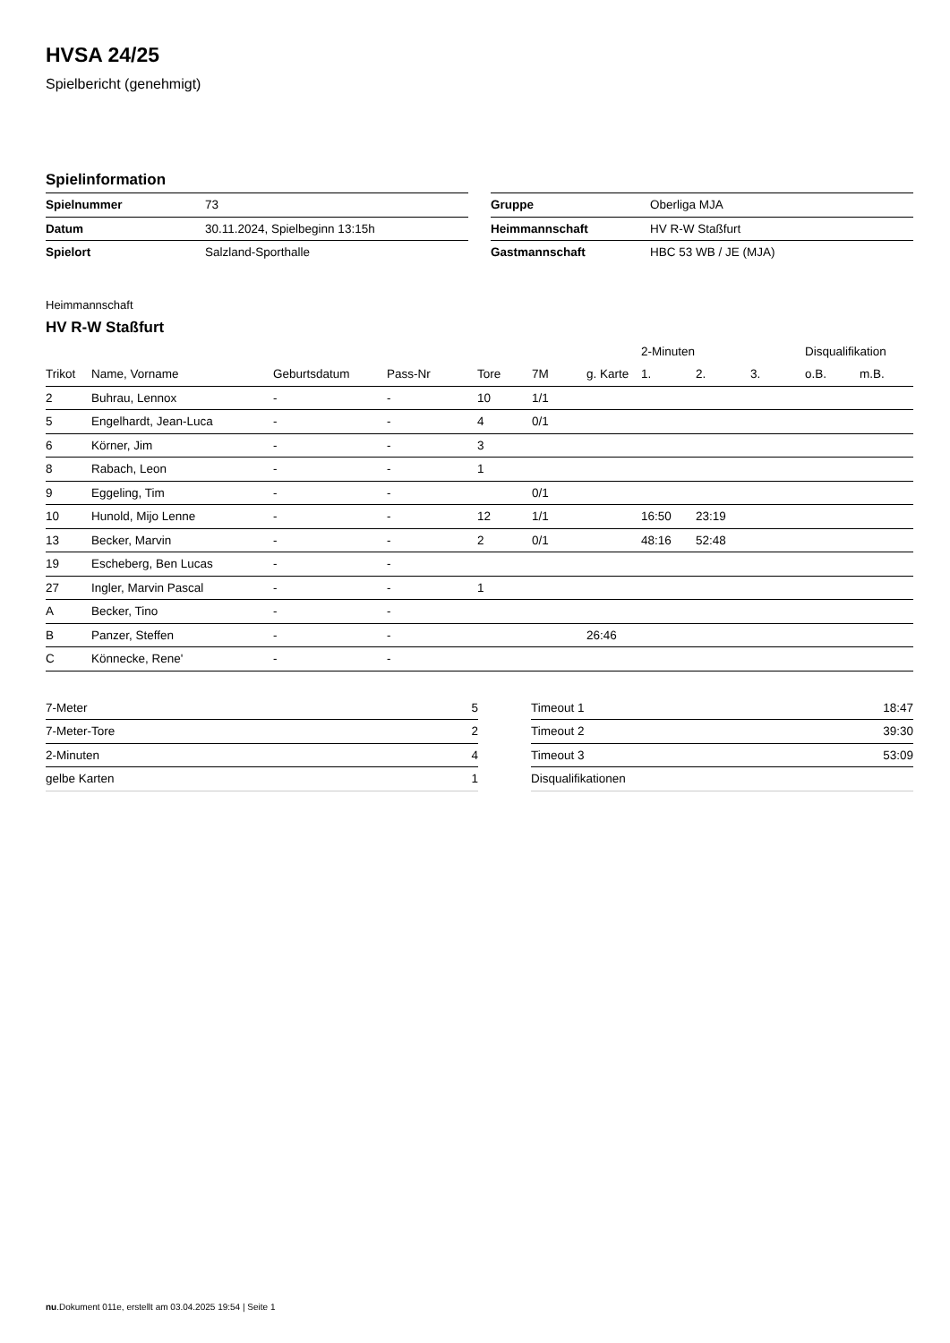HVSA 24/25
Spielbericht (genehmigt)
Spielinformation
| Spielnummer | 73 |
| Datum | 30.11.2024, Spielbeginn 13:15h |
| Spielort | Salzland-Sporthalle |
| Gruppe | Oberliga MJA |
| Heimmannschaft | HV R-W Staßfurt |
| Gastmannschaft | HBC 53 WB / JE (MJA) |
Heimmannschaft
HV R-W Staßfurt
| | | | | | | | 2-Minuten | | | Disqualifikation | |
| --- | --- | --- | --- | --- | --- | --- | --- | --- | --- | --- | --- |
| Trikot | Name, Vorname | Geburtsdatum | Pass-Nr | Tore | 7M | g. Karte | 1. | 2. | 3. | o.B. | m.B. |
| 2 | Buhrau, Lennox | - | - | 10 | 1/1 | | | | | | |
| 5 | Engelhardt, Jean-Luca | - | - | 4 | 0/1 | | | | | | |
| 6 | Körner, Jim | - | - | 3 | | | | | | | |
| 8 | Rabach, Leon | - | - | 1 | | | | | | | |
| 9 | Eggeling, Tim | - | - | | 0/1 | | | | | | |
| 10 | Hunold, Mijo Lenne | - | - | 12 | 1/1 | | 16:50 | 23:19 | | | |
| 13 | Becker, Marvin | - | - | 2 | 0/1 | | 48:16 | 52:48 | | | |
| 19 | Escheberg, Ben Lucas | - | - | | | | | | | | |
| 27 | Ingler, Marvin Pascal | - | - | 1 | | | | | | | |
| A | Becker, Tino | - | - | | | | | | | | |
| B | Panzer, Steffen | - | - | | | 26:46 | | | | | |
| C | Könnecke, Rene' | - | - | | | | | | | | |
| 7-Meter | 5 |
| 7-Meter-Tore | 2 |
| 2-Minuten | 4 |
| gelbe Karten | 1 |
| Timeout 1 | 18:47 |
| Timeout 2 | 39:30 |
| Timeout 3 | 53:09 |
| Disqualifikationen | |
nu.Dokument 011e, erstellt am 03.04.2025 19:54 | Seite 1